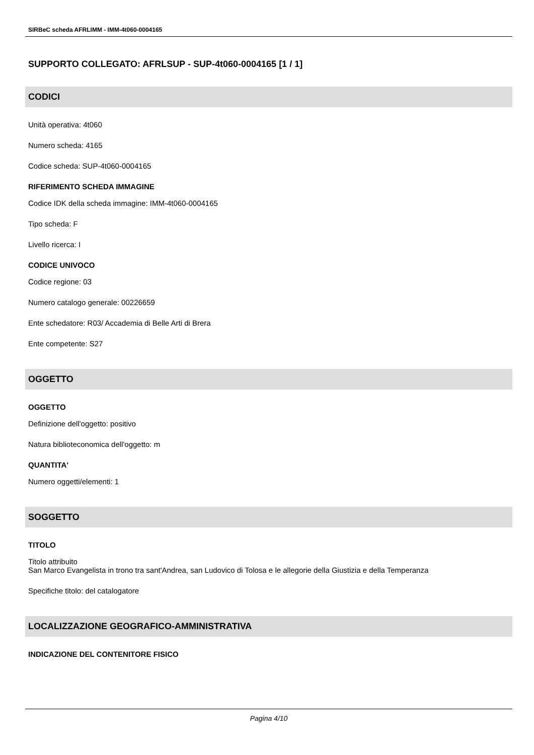SIRBeC scheda AFRLIMM - IMM-4t060-0004165
SUPPORTO COLLEGATO: AFRLSUP - SUP-4t060-0004165 [1 / 1]
CODICI
Unità operativa: 4t060
Numero scheda: 4165
Codice scheda: SUP-4t060-0004165
RIFERIMENTO SCHEDA IMMAGINE
Codice IDK della scheda immagine: IMM-4t060-0004165
Tipo scheda: F
Livello ricerca: I
CODICE UNIVOCO
Codice regione: 03
Numero catalogo generale: 00226659
Ente schedatore: R03/ Accademia di Belle Arti di Brera
Ente competente: S27
OGGETTO
OGGETTO
Definizione dell'oggetto: positivo
Natura biblioteconomica dell'oggetto: m
QUANTITA'
Numero oggetti/elementi: 1
SOGGETTO
TITOLO
Titolo attribuito
San Marco Evangelista in trono tra sant'Andrea, san Ludovico di Tolosa e le allegorie della Giustizia e della Temperanza
Specifiche titolo: del catalogatore
LOCALIZZAZIONE GEOGRAFICO-AMMINISTRATIVA
INDICAZIONE DEL CONTENITORE FISICO
Pagina 4/10